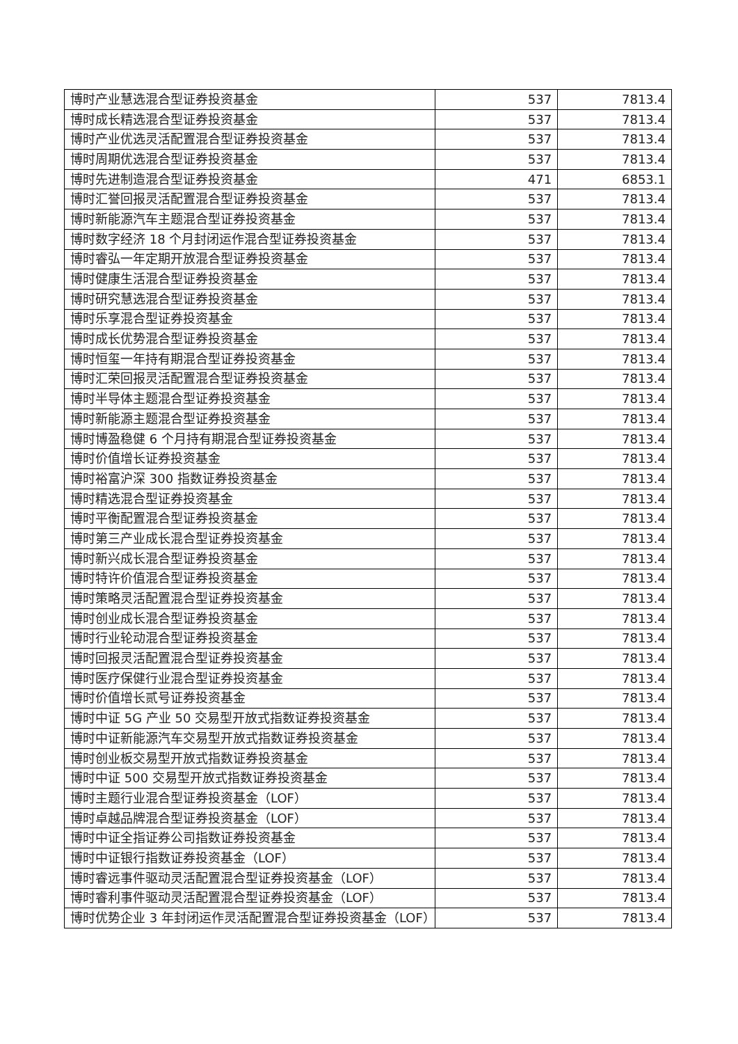| 博时产业慧选混合型证券投资基金 | 537 | 7813.4 |
| 博时成长精选混合型证券投资基金 | 537 | 7813.4 |
| 博时产业优选灵活配置混合型证券投资基金 | 537 | 7813.4 |
| 博时周期优选混合型证券投资基金 | 537 | 7813.4 |
| 博时先进制造混合型证券投资基金 | 471 | 6853.1 |
| 博时汇誉回报灵活配置混合型证券投资基金 | 537 | 7813.4 |
| 博时新能源汽车主题混合型证券投资基金 | 537 | 7813.4 |
| 博时数字经济 18 个月封闭运作混合型证券投资基金 | 537 | 7813.4 |
| 博时睿弘一年定期开放混合型证券投资基金 | 537 | 7813.4 |
| 博时健康生活混合型证券投资基金 | 537 | 7813.4 |
| 博时研究慧选混合型证券投资基金 | 537 | 7813.4 |
| 博时乐享混合型证券投资基金 | 537 | 7813.4 |
| 博时成长优势混合型证券投资基金 | 537 | 7813.4 |
| 博时恒玺一年持有期混合型证券投资基金 | 537 | 7813.4 |
| 博时汇荣回报灵活配置混合型证券投资基金 | 537 | 7813.4 |
| 博时半导体主题混合型证券投资基金 | 537 | 7813.4 |
| 博时新能源主题混合型证券投资基金 | 537 | 7813.4 |
| 博时博盈稳健 6 个月持有期混合型证券投资基金 | 537 | 7813.4 |
| 博时价值增长证券投资基金 | 537 | 7813.4 |
| 博时裕富沪深 300 指数证券投资基金 | 537 | 7813.4 |
| 博时精选混合型证券投资基金 | 537 | 7813.4 |
| 博时平衡配置混合型证券投资基金 | 537 | 7813.4 |
| 博时第三产业成长混合型证券投资基金 | 537 | 7813.4 |
| 博时新兴成长混合型证券投资基金 | 537 | 7813.4 |
| 博时特许价值混合型证券投资基金 | 537 | 7813.4 |
| 博时策略灵活配置混合型证券投资基金 | 537 | 7813.4 |
| 博时创业成长混合型证券投资基金 | 537 | 7813.4 |
| 博时行业轮动混合型证券投资基金 | 537 | 7813.4 |
| 博时回报灵活配置混合型证券投资基金 | 537 | 7813.4 |
| 博时医疗保健行业混合型证券投资基金 | 537 | 7813.4 |
| 博时价值增长贰号证券投资基金 | 537 | 7813.4 |
| 博时中证 5G 产业 50 交易型开放式指数证券投资基金 | 537 | 7813.4 |
| 博时中证新能源汽车交易型开放式指数证券投资基金 | 537 | 7813.4 |
| 博时创业板交易型开放式指数证券投资基金 | 537 | 7813.4 |
| 博时中证 500 交易型开放式指数证券投资基金 | 537 | 7813.4 |
| 博时主题行业混合型证券投资基金（LOF） | 537 | 7813.4 |
| 博时卓越品牌混合型证券投资基金（LOF） | 537 | 7813.4 |
| 博时中证全指证券公司指数证券投资基金 | 537 | 7813.4 |
| 博时中证银行指数证券投资基金（LOF） | 537 | 7813.4 |
| 博时睿远事件驱动灵活配置混合型证券投资基金（LOF） | 537 | 7813.4 |
| 博时睿利事件驱动灵活配置混合型证券投资基金（LOF） | 537 | 7813.4 |
| 博时优势企业 3 年封闭运作灵活配置混合型证券投资基金（LOF） | 537 | 7813.4 |